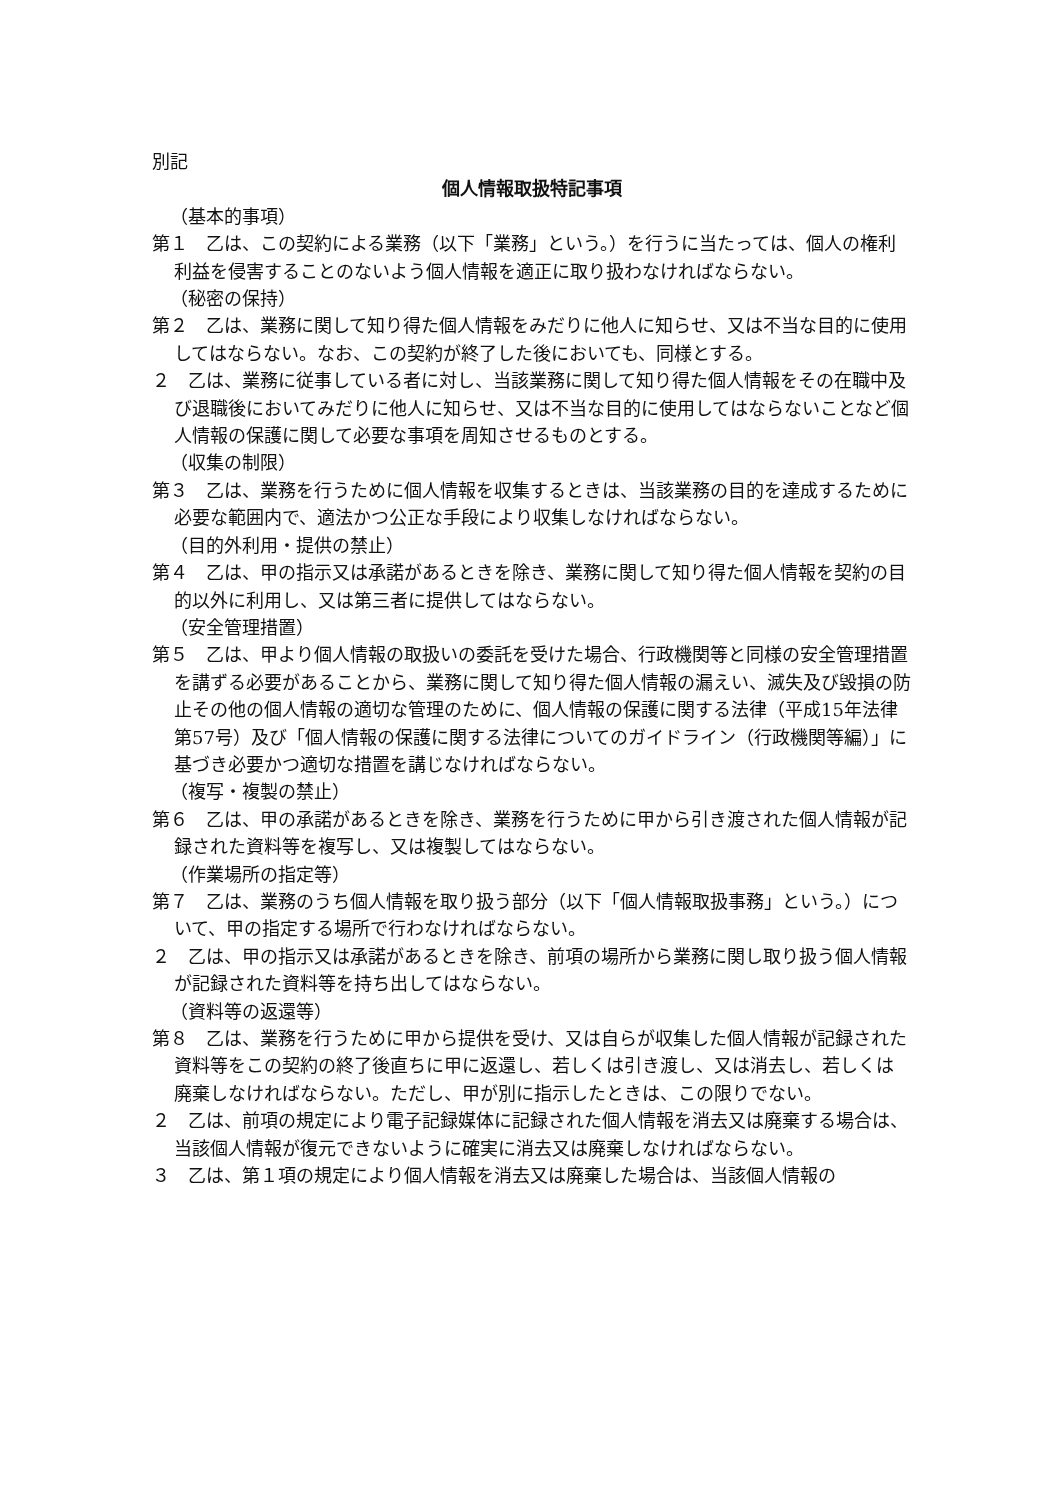別記
個人情報取扱特記事項
（基本的事項）
第１　乙は、この契約による業務（以下「業務」という。）を行うに当たっては、個人の権利利益を侵害することのないよう個人情報を適正に取り扱わなければならない。
（秘密の保持）
第２　乙は、業務に関して知り得た個人情報をみだりに他人に知らせ、又は不当な目的に使用してはならない。なお、この契約が終了した後においても、同様とする。
２　乙は、業務に従事している者に対し、当該業務に関して知り得た個人情報をその在職中及び退職後においてみだりに他人に知らせ、又は不当な目的に使用してはならないことなど個人情報の保護に関して必要な事項を周知させるものとする。
（収集の制限）
第３　乙は、業務を行うために個人情報を収集するときは、当該業務の目的を達成するために必要な範囲内で、適法かつ公正な手段により収集しなければならない。
（目的外利用・提供の禁止）
第４　乙は、甲の指示又は承諾があるときを除き、業務に関して知り得た個人情報を契約の目的以外に利用し、又は第三者に提供してはならない。
（安全管理措置）
第５　乙は、甲より個人情報の取扱いの委託を受けた場合、行政機関等と同様の安全管理措置を講ずる必要があることから、業務に関して知り得た個人情報の漏えい、滅失及び毀損の防止その他の個人情報の適切な管理のために、個人情報の保護に関する法律（平成15年法律第57号）及び「個人情報の保護に関する法律についてのガイドライン（行政機関等編）」に基づき必要かつ適切な措置を講じなければならない。
（複写・複製の禁止）
第６　乙は、甲の承諾があるときを除き、業務を行うために甲から引き渡された個人情報が記録された資料等を複写し、又は複製してはならない。
（作業場所の指定等）
第７　乙は、業務のうち個人情報を取り扱う部分（以下「個人情報取扱事務」という。）について、甲の指定する場所で行わなければならない。
２　乙は、甲の指示又は承諾があるときを除き、前項の場所から業務に関し取り扱う個人情報が記録された資料等を持ち出してはならない。
（資料等の返還等）
第８　乙は、業務を行うために甲から提供を受け、又は自らが収集した個人情報が記録された資料等をこの契約の終了後直ちに甲に返還し、若しくは引き渡し、又は消去し、若しくは廃棄しなければならない。ただし、甲が別に指示したときは、この限りでない。
２　乙は、前項の規定により電子記録媒体に記録された個人情報を消去又は廃棄する場合は、当該個人情報が復元できないように確実に消去又は廃棄しなければならない。
３　乙は、第１項の規定により個人情報を消去又は廃棄した場合は、当該個人情報の